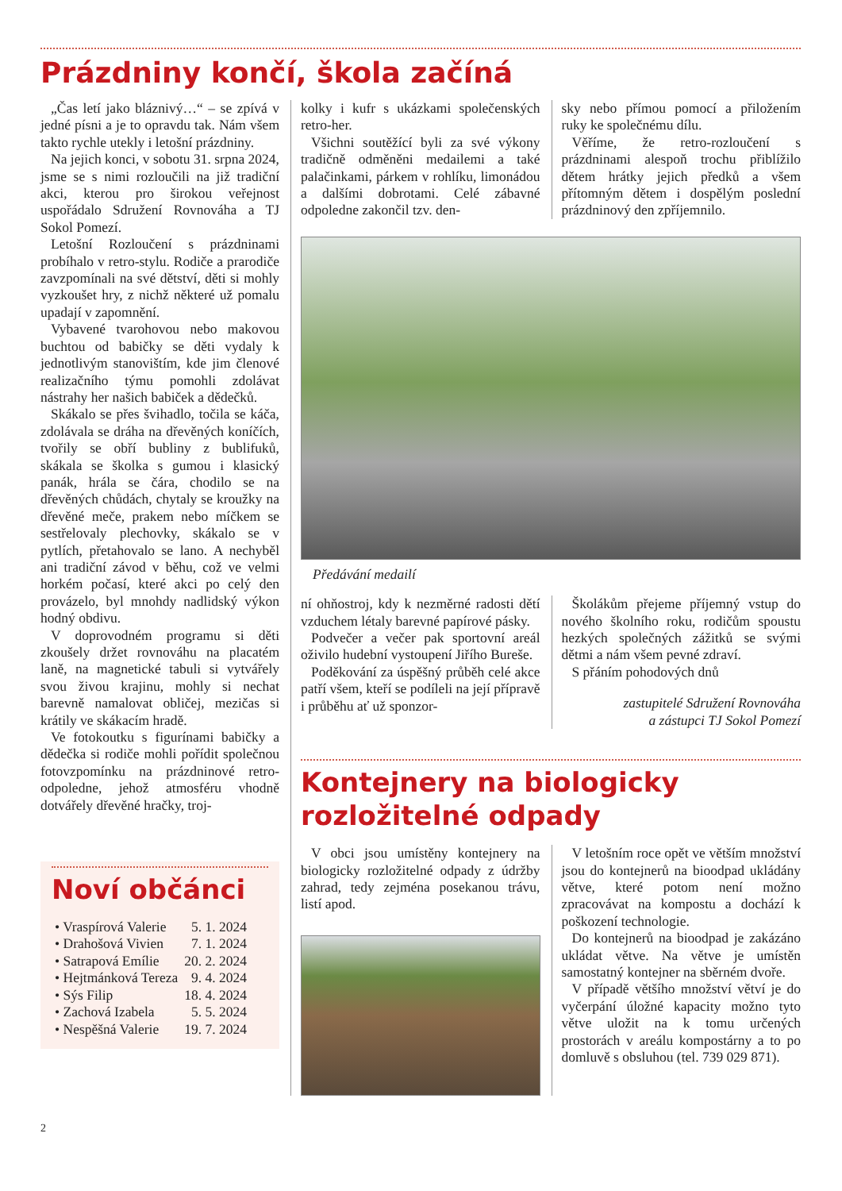Prázdniny končí, škola začíná
„Čas letí jako bláznivý…“ – se zpívá v jedné písni a je to opravdu tak. Nám všem takto rychle utekly i letošní prázdniny.
Na jejich konci, v sobotu 31. srpna 2024, jsme se s nimi rozloučili na již tradiční akci, kterou pro širokou veřejnost uspořádalo Sdružení Rovnováha a TJ Sokol Pomezí.
Letošní Rozloučení s prázdninami probíhalo v retro-stylu. Rodiče a prarodiče zavzpomínali na své dětství, děti si mohly vyzkoušet hry, z nichž některé už pomalu upadají v zapomnění.
Vybavené tvarohovou nebo makovou buchtou od babičky se děti vydaly k jednotlivým stanovištím, kde jim členové realizačního týmu pomohli zdolávat nástrahy her našich babiček a dědečků.
Skákalo se přes švihadlo, točila se káča, zdolávala se dráha na dřevěných koníčích, tvořily se obří bubliny z bublifuků, skákala se školka s gumou i klasický panák, hrála se čára, chodilo se na dřevěných chůdách, chytaly se kroužky na dřevěné meče, prakem nebo míčkem se sestřelovaly plechovky, skákalo se v pytlích, přetahovalo se lano. A nechyběl ani tradiční závod v běhu, což ve velmi horkém počasí, které akci po celý den provázelo, byl mnohdy nadlidský výkon hodný obdivu.
V doprovodném programu si děti zkoušely držet rovnováhu na placatém laně, na magnetické tabuli si vytvářely svou živou krajinu, mohly si nechat barevně namalovat obličej, mezičas si krátily ve skákacím hradě.
Ve fotokoutku s figurínami babičky a dědečka si rodiče mohli pořídit společnou fotovzpomínku na prázdninové retro-odpoledne, jehož atmosféru vhodně dotvářely dřevěné hračky, troj-
Noví občánci
| • Vraspírová Valerie | 5. 1. 2024 |
| • Drahošová Vivien | 7. 1. 2024 |
| • Satrapová Emílie | 20. 2. 2024 |
| • Hejtmánková Tereza | 9. 4. 2024 |
| • Sýs Filip | 18. 4. 2024 |
| • Zachová Izabela | 5. 5. 2024 |
| • Nespěšná Valerie | 19. 7. 2024 |
kolky i kufr s ukázkami společenských retro-her.
Všichni soutěžící byli za své výkony tradičně odměněni medailemi a také palačinkami, párkem v rohlíku, limonádou a dalšími dobrotami. Celé zábavné odpoledne zakončil tzv. den-
sky nebo přímou pomocí a přiložením ruky ke společnému dílu.
Věříme, že retro-rozloučení s prázdninami alespoň trochu přiblížilo dětem hrátky jejich předků a všem přítomným dětem i dospělým poslední prázdninový den zpříjemnilo.
Předávání medailí
ní ohňostroj, kdy k nezměrné radosti dětí vzduchem létaly barevné papírové pásky.
Podvečer a večer pak sportovní areál oživilo hudební vystoupení Jiřího Bureše.
Poděkování za úspěšný průběh celé akce patří všem, kteří se podíleli na její přípravě i průběhu ať už sponzor-
Školákům přejeme příjemný vstup do nového školního roku, rodičům spoustu hezkých společných zážitků se svými dětmi a nám všem pevné zdraví.
S přáním pohodových dnů
zastupitelé Sdružení Rovnováha
a zástupci TJ Sokol Pomezí
Kontejnery na biologicky rozložitelné odpady
V obci jsou umístěny kontejnery na biologicky rozložitelné odpady z údržby zahrad, tedy zejména posekanou trávu, listí apod.
V letošním roce opět ve větším množství jsou do kontejnerů na bioodpad ukládány větve, které potom není možno zpracovávat na kompostu a dochází k poškození technologie.
Do kontejnerů na bioodpad je zakázáno ukládat větve. Na větve je umístěn samostatný kontejner na sběrném dvoře.
V případě většího množství větví je do vyčerpání úložné kapacity možno tyto větve uložit na k tomu určených prostorách v areálu kompostárny a to po domluvě s obsluhou (tel. 739 029 871).
2